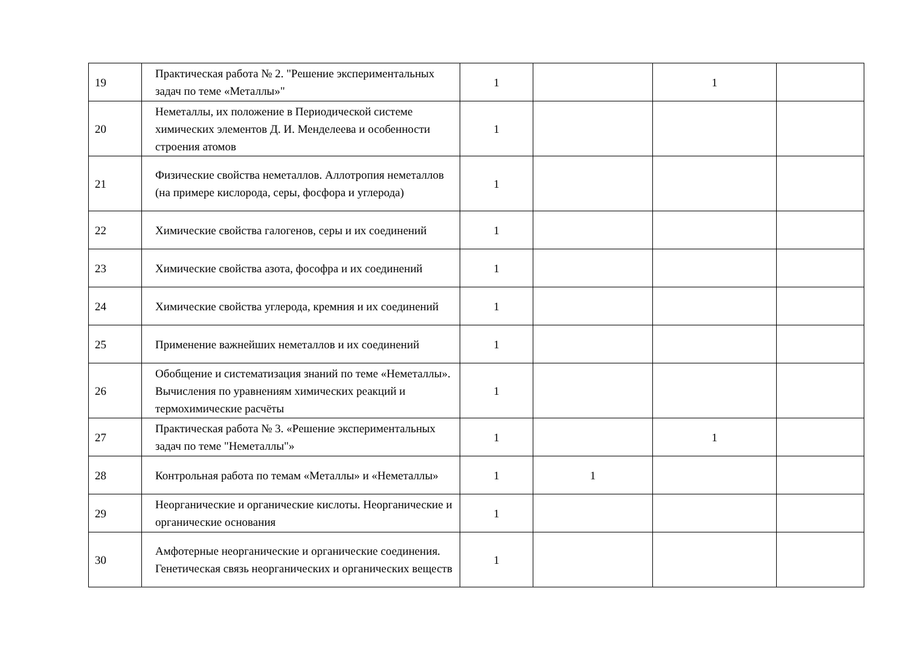| 19 | Практическая работа № 2. "Решение экспериментальных задач по теме «Металлы»" | 1 | | 1 | |
| 20 | Неметаллы, их положение в Периодической системе химических элементов Д. И. Менделеева и особенности строения атомов | 1 | | | |
| 21 | Физические свойства неметаллов. Аллотропия неметаллов (на примере кислорода, серы, фосфора и углерода) | 1 | | | |
| 22 | Химические свойства галогенов, серы и их соединений | 1 | | | |
| 23 | Химические свойства азота, фософра и их соединений | 1 | | | |
| 24 | Химические свойства углерода, кремния и их соединений | 1 | | | |
| 25 | Применение важнейших неметаллов и их соединений | 1 | | | |
| 26 | Обобщение и систематизация знаний по теме «Неметаллы». Вычисления по уравнениям химических реакций и термохимические расчёты | 1 | | | |
| 27 | Практическая работа № 3. «Решение экспериментальных задач по теме "Неметаллы"» | 1 | | 1 | |
| 28 | Контрольная работа по темам «Металлы» и «Неметаллы» | 1 | 1 | | |
| 29 | Неорганические и органические кислоты. Неорганические и органические основания | 1 | | | |
| 30 | Амфотерные неорганические и органические соединения. Генетическая связь неорганических и органических веществ | 1 | | | |